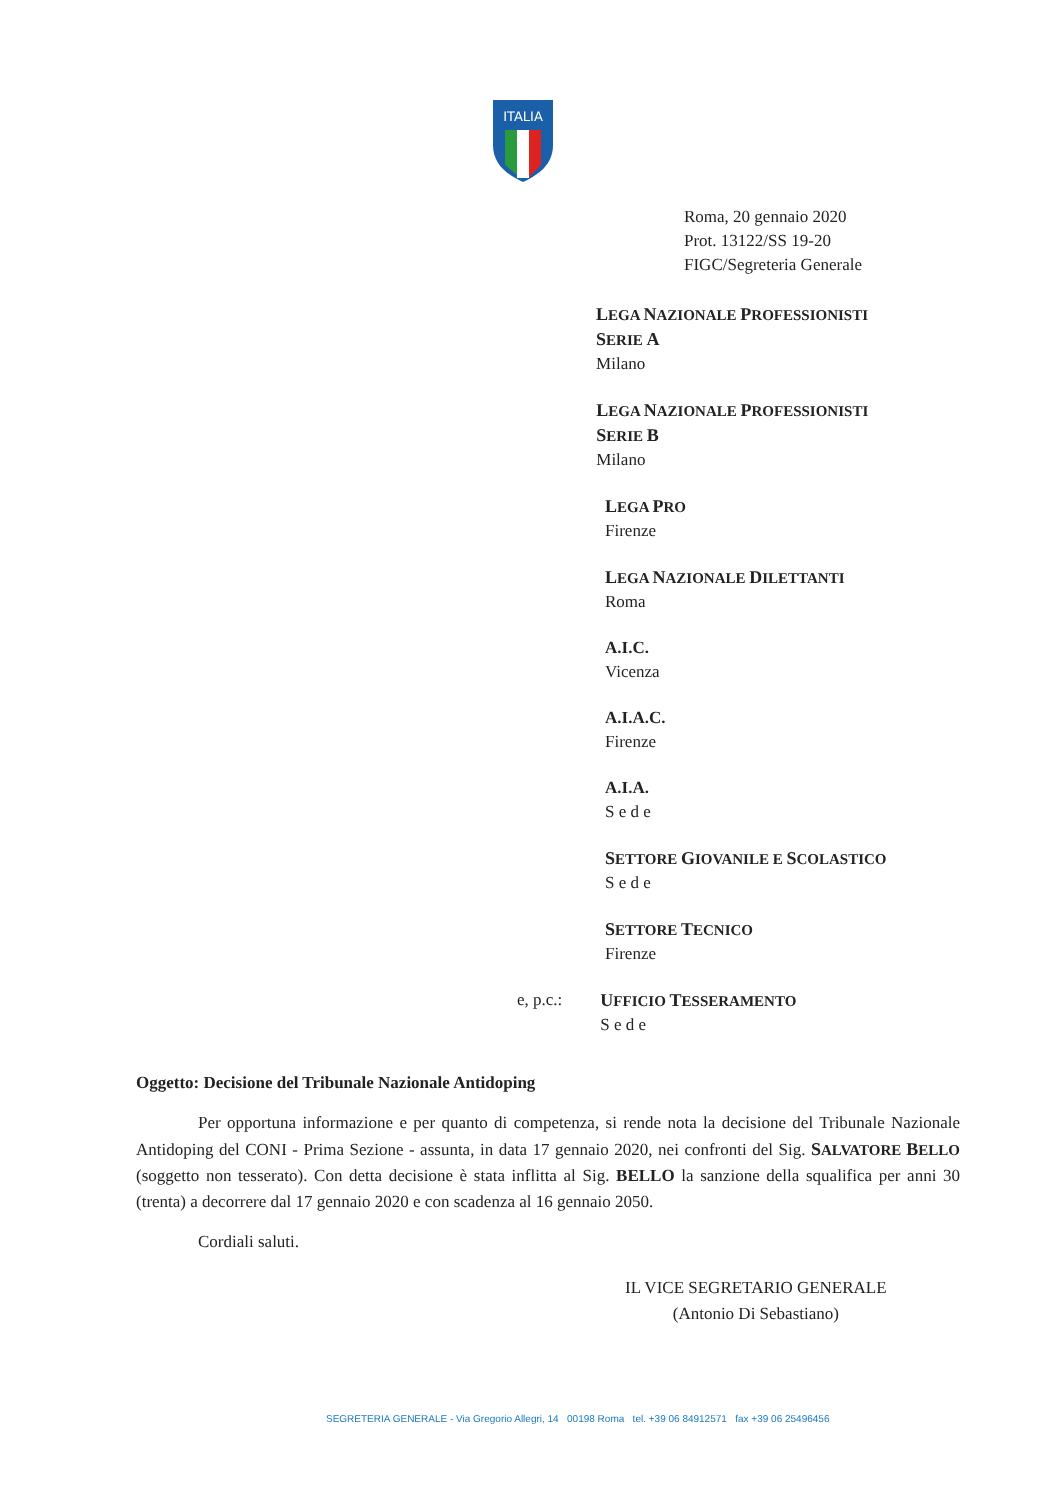ITALIA
Roma, 20 gennaio 2020
Prot. 13122/SS 19-20
FIGC/Segreteria Generale
LEGA NAZIONALE PROFESSIONISTI SERIE A
Milano
LEGA NAZIONALE PROFESSIONISTI SERIE B
Milano
LEGA PRO
Firenze
LEGA NAZIONALE DILETTANTI
Roma
A.I.C.
Vicenza
A.I.A.C.
Firenze
A.I.A.
S e d e
SETTORE GIOVANILE E SCOLASTICO
S e d e
SETTORE TECNICO
Firenze
e, p.c.: UFFICIO TESSERAMENTO
S e d e
Oggetto: Decisione del Tribunale Nazionale Antidoping
Per opportuna informazione e per quanto di competenza, si rende nota la decisione del Tribunale Nazionale Antidoping del CONI - Prima Sezione - assunta, in data 17 gennaio 2020, nei confronti del Sig. SALVATORE BELLO (soggetto non tesserato). Con detta decisione è stata inflitta al Sig. BELLO la sanzione della squalifica per anni 30 (trenta) a decorrere dal 17 gennaio 2020 e con scadenza al 16 gennaio 2050.
Cordiali saluti.
IL VICE SEGRETARIO GENERALE
(Antonio Di Sebastiano)
SEGRETERIA GENERALE - Via Gregorio Allegri, 14 00198 Roma tel. +39 06 84912571 fax +39 06 25496456